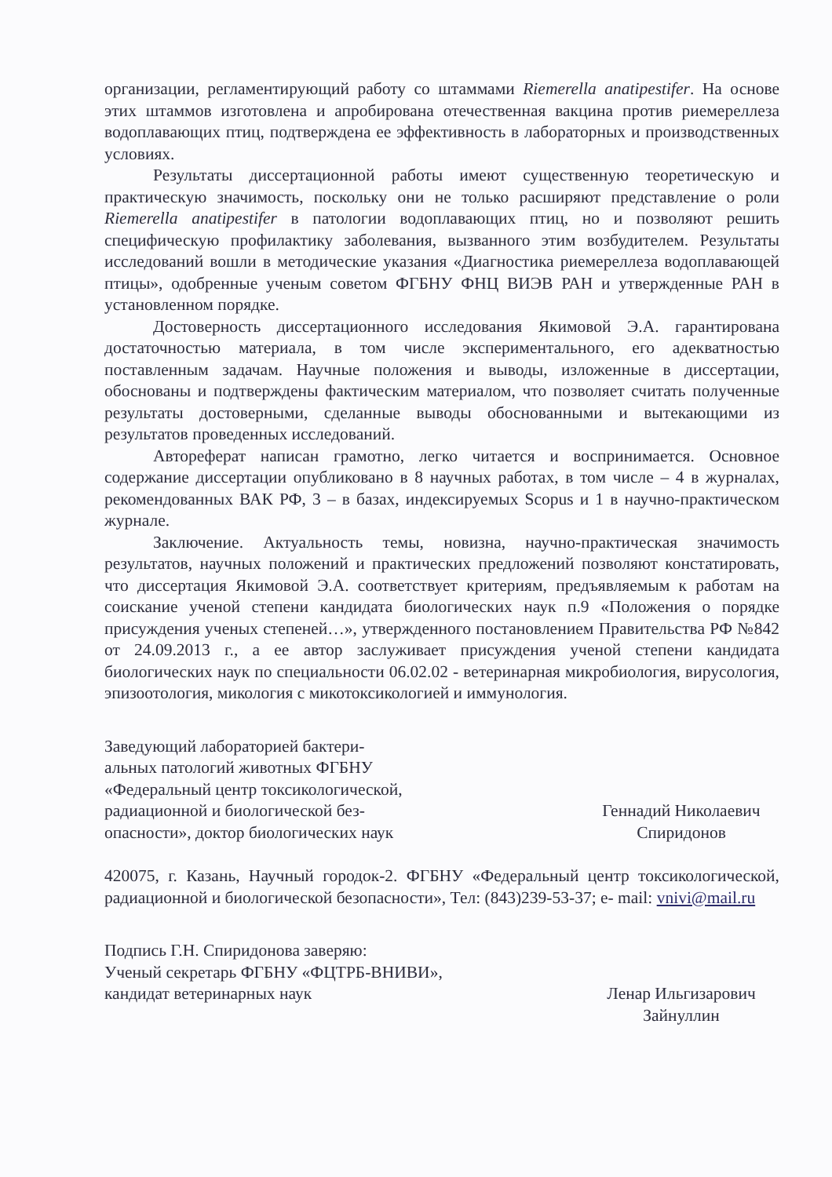организации, регламентирующий работу со штаммами Riemerella anatipestifer. На основе этих штаммов изготовлена и апробирована отечественная вакцина против риемереллеза водоплавающих птиц, подтверждена ее эффективность в лабораторных и производственных условиях.
Результаты диссертационной работы имеют существенную теоретическую и практическую значимость, поскольку они не только расширяют представление о роли Riemerella anatipestifer в патологии водоплавающих птиц, но и позволяют решить специфическую профилактику заболевания, вызванного этим возбудителем. Результаты исследований вошли в методические указания «Диагностика риемереллеза водоплавающей птицы», одобренные ученым советом ФГБНУ ФНЦ ВИЭВ РАН и утвержденные РАН в установленном порядке.
Достоверность диссертационного исследования Якимовой Э.А. гарантирована достаточностью материала, в том числе экспериментального, его адекватностью поставленным задачам. Научные положения и выводы, изложенные в диссертации, обоснованы и подтверждены фактическим материалом, что позволяет считать полученные результаты достоверными, сделанные выводы обоснованными и вытекающими из результатов проведенных исследований.
Автореферат написан грамотно, легко читается и воспринимается. Основное содержание диссертации опубликовано в 8 научных работах, в том числе – 4 в журналах, рекомендованных ВАК РФ, 3 – в базах, индексируемых Scopus и 1 в научно-практическом журнале.
Заключение. Актуальность темы, новизна, научно-практическая значимость результатов, научных положений и практических предложений позволяют констатировать, что диссертация Якимовой Э.А. соответствует критериям, предъявляемым к работам на соискание ученой степени кандидата биологических наук п.9 «Положения о порядке присуждения ученых степеней…», утвержденного постановлением Правительства РФ №842 от 24.09.2013 г., а ее автор заслуживает присуждения ученой степени кандидата биологических наук по специальности 06.02.02 - ветеринарная микробиология, вирусология, эпизоотология, микология с микотоксикологией и иммунология.
Заведующий лабораторией бактери-
альных патологий животных ФГБНУ
«Федеральный центр токсикологической,
радиационной и биологической без-
опасности», доктор биологических наук
Геннадий Николаевич
Спиридонов
420075, г. Казань, Научный городок-2. ФГБНУ «Федеральный центр токсикологической, радиационной и биологической безопасности», Тел: (843)239-53-37; e- mail: vnivi@mail.ru
Подпись Г.Н. Спиридонова заверяю:
Ученый секретарь ФГБНУ «ФЦТРБ-ВНИВИ»,
кандидат ветеринарных наук
Ленар Ильгизарович
Зайнуллин